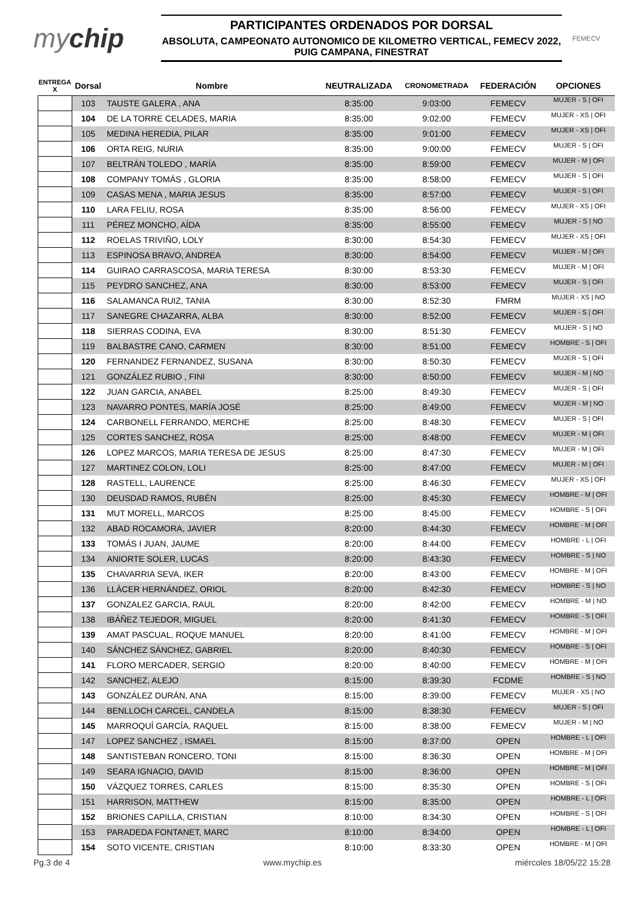mychip
PARTICIPANTES ORDENADOS POR DORSAL
ABSOLUTA, CAMPEONATO AUTONOMICO DE KILOMETRO VERTICAL, FEMECV 2022, PUIG CAMPANA, FINESTRAT
FEMECV
| ENTREGA X | Dorsal | Nombre | NEUTRALIZADA | CRONOMETRADA | FEDERACIÓN | OPCIONES |
| --- | --- | --- | --- | --- | --- | --- |
| | 103 | TAUSTE GALERA , ANA | 8:35:00 | 9:03:00 | FEMECV | MUJER - S / OFI |
| | 104 | DE LA TORRE CELADES, MARIA | 8:35:00 | 9:02:00 | FEMECV | MUJER - XS / OFI |
| | 105 | MEDINA HEREDIA, PILAR | 8:35:00 | 9:01:00 | FEMECV | MUJER - XS / OFI |
| | 106 | ORTA REIG, NURIA | 8:35:00 | 9:00:00 | FEMECV | MUJER - S / OFI |
| | 107 | BELTRÁN TOLEDO , MARÍA | 8:35:00 | 8:59:00 | FEMECV | MUJER - M / OFI |
| | 108 | COMPANY TOMÁS , GLORIA | 8:35:00 | 8:58:00 | FEMECV | MUJER - S / OFI |
| | 109 | CASAS MENA , MARIA JESUS | 8:35:00 | 8:57:00 | FEMECV | MUJER - S / OFI |
| | 110 | LARA FELIU, ROSA | 8:35:00 | 8:56:00 | FEMECV | MUJER - XS / OFI |
| | 111 | PÉREZ MONCHO, AÍDA | 8:35:00 | 8:55:00 | FEMECV | MUJER - S / NO |
| | 112 | ROELAS TRIVIÑO, LOLY | 8:30:00 | 8:54:30 | FEMECV | MUJER - XS / OFI |
| | 113 | ESPINOSA BRAVO, ANDREA | 8:30:00 | 8:54:00 | FEMECV | MUJER - M / OFI |
| | 114 | GUIRAO CARRASCOSA, MARIA TERESA | 8:30:00 | 8:53:30 | FEMECV | MUJER - M / OFI |
| | 115 | PEYDRO SANCHEZ, ANA | 8:30:00 | 8:53:00 | FEMECV | MUJER - S / OFI |
| | 116 | SALAMANCA RUIZ, TANIA | 8:30:00 | 8:52:30 | FMRM | MUJER - XS / NO |
| | 117 | SANEGRE CHAZARRA, ALBA | 8:30:00 | 8:52:00 | FEMECV | MUJER - S / OFI |
| | 118 | SIERRAS CODINA, EVA | 8:30:00 | 8:51:30 | FEMECV | MUJER - S / NO |
| | 119 | BALBASTRE CANO, CARMEN | 8:30:00 | 8:51:00 | FEMECV | HOMBRE - S / OFI |
| | 120 | FERNANDEZ FERNANDEZ, SUSANA | 8:30:00 | 8:50:30 | FEMECV | MUJER - S / OFI |
| | 121 | GONZÁLEZ RUBIO , FINI | 8:30:00 | 8:50:00 | FEMECV | MUJER - M / NO |
| | 122 | JUAN GARCIA, ANABEL | 8:25:00 | 8:49:30 | FEMECV | MUJER - S / OFI |
| | 123 | NAVARRO PONTES, MARÍA JOSÉ | 8:25:00 | 8:49:00 | FEMECV | MUJER - M / NO |
| | 124 | CARBONELL FERRANDO, MERCHE | 8:25:00 | 8:48:30 | FEMECV | MUJER - S / OFI |
| | 125 | CORTES SANCHEZ, ROSA | 8:25:00 | 8:48:00 | FEMECV | MUJER - M / OFI |
| | 126 | LOPEZ MARCOS, MARIA TERESA DE JESUS | 8:25:00 | 8:47:30 | FEMECV | MUJER - M / OFI |
| | 127 | MARTINEZ COLON, LOLI | 8:25:00 | 8:47:00 | FEMECV | MUJER - M / OFI |
| | 128 | RASTELL, LAURENCE | 8:25:00 | 8:46:30 | FEMECV | MUJER - XS / OFI |
| | 130 | DEUSDAD RAMOS, RUBÉN | 8:25:00 | 8:45:30 | FEMECV | HOMBRE - M / OFI |
| | 131 | MUT MORELL, MARCOS | 8:25:00 | 8:45:00 | FEMECV | HOMBRE - S / OFI |
| | 132 | ABAD ROCAMORA, JAVIER | 8:20:00 | 8:44:30 | FEMECV | HOMBRE - M / OFI |
| | 133 | TOMÁS I JUAN, JAUME | 8:20:00 | 8:44:00 | FEMECV | HOMBRE - L / OFI |
| | 134 | ANIORTE SOLER, LUCAS | 8:20:00 | 8:43:30 | FEMECV | HOMBRE - S / NO |
| | 135 | CHAVARRIA SEVA, IKER | 8:20:00 | 8:43:00 | FEMECV | HOMBRE - M / OFI |
| | 136 | LLÀCER HERNÁNDEZ, ORIOL | 8:20:00 | 8:42:30 | FEMECV | HOMBRE - S / NO |
| | 137 | GONZALEZ GARCIA, RAUL | 8:20:00 | 8:42:00 | FEMECV | HOMBRE - M / NO |
| | 138 | IBÁÑEZ TEJEDOR, MIGUEL | 8:20:00 | 8:41:30 | FEMECV | HOMBRE - S / OFI |
| | 139 | AMAT PASCUAL, ROQUE MANUEL | 8:20:00 | 8:41:00 | FEMECV | HOMBRE - M / OFI |
| | 140 | SÁNCHEZ SÁNCHEZ, GABRIEL | 8:20:00 | 8:40:30 | FEMECV | HOMBRE - S / OFI |
| | 141 | FLORO MERCADER, SERGIO | 8:20:00 | 8:40:00 | FEMECV | HOMBRE - M / OFI |
| | 142 | SANCHEZ, ALEJO | 8:15:00 | 8:39:30 | FCDME | HOMBRE - S / NO |
| | 143 | GONZÁLEZ DURÁN, ANA | 8:15:00 | 8:39:00 | FEMECV | MUJER - XS / NO |
| | 144 | BENLLOCH CARCEL, CANDELA | 8:15:00 | 8:38:30 | FEMECV | MUJER - S / OFI |
| | 145 | MARROQUÍ GARCÍA, RAQUEL | 8:15:00 | 8:38:00 | FEMECV | MUJER - M / NO |
| | 147 | LOPEZ SANCHEZ , ISMAEL | 8:15:00 | 8:37:00 | OPEN | HOMBRE - L / OFI |
| | 148 | SANTISTEBAN RONCERO, TONI | 8:15:00 | 8:36:30 | OPEN | HOMBRE - M / OFI |
| | 149 | SEARA IGNACIO, DAVID | 8:15:00 | 8:36:00 | OPEN | HOMBRE - M / OFI |
| | 150 | VÁZQUEZ TORRES, CARLES | 8:15:00 | 8:35:30 | OPEN | HOMBRE - S / OFI |
| | 151 | HARRISON, MATTHEW | 8:15:00 | 8:35:00 | OPEN | HOMBRE - L / OFI |
| | 152 | BRIONES CAPILLA, CRISTIAN | 8:10:00 | 8:34:30 | OPEN | HOMBRE - S / OFI |
| | 153 | PARADEDA FONTANET, MARC | 8:10:00 | 8:34:00 | OPEN | HOMBRE - L / OFI |
| | 154 | SOTO VICENTE, CRISTIAN | 8:10:00 | 8:33:30 | OPEN | HOMBRE - M / OFI |
Pg.3 de 4 www.mychip.es miércoles 18/05/22 15:28